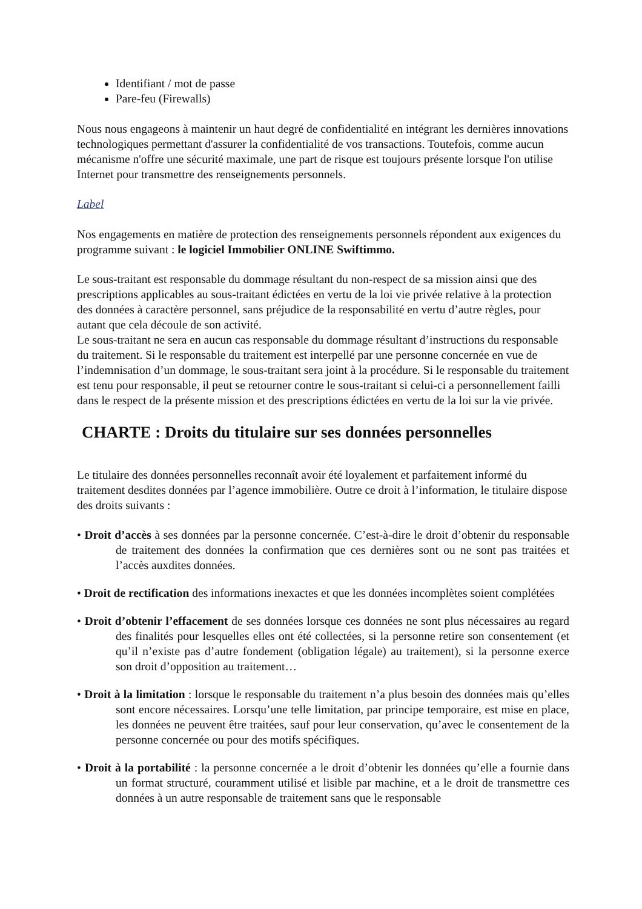Identifiant / mot de passe
Pare-feu (Firewalls)
Nous nous engageons à maintenir un haut degré de confidentialité en intégrant les dernières innovations technologiques permettant d'assurer la confidentialité de vos transactions. Toutefois, comme aucun mécanisme n'offre une sécurité maximale, une part de risque est toujours présente lorsque l'on utilise Internet pour transmettre des renseignements personnels.
Label
Nos engagements en matière de protection des renseignements personnels répondent aux exigences du programme suivant : le logiciel Immobilier ONLINE Swiftimmo.
Le sous-traitant est responsable du dommage résultant du non-respect de sa mission ainsi que des prescriptions applicables au sous-traitant édictées en vertu de la loi vie privée relative à la protection des données à caractère personnel, sans préjudice de la responsabilité en vertu d’autre règles, pour autant que cela découle de son activité.
Le sous-traitant ne sera en aucun cas responsable du dommage résultant d’instructions du responsable du traitement. Si le responsable du traitement est interpellé par une personne concernée en vue de l’indemnisation d’un dommage, le sous-traitant sera joint à la procédure. Si le responsable du traitement est tenu pour responsable, il peut se retourner contre le sous-traitant si celui-ci a personnellement failli dans le respect de la présente mission et des prescriptions édictées en vertu de la loi sur la vie privée.
CHARTE : Droits du titulaire sur ses données personnelles
Le titulaire des données personnelles reconnaît avoir été loyalement et parfaitement informé du traitement desdites données par l’agence immobilière. Outre ce droit à l’information, le titulaire dispose des droits suivants :
• Droit d’accès à ses données par la personne concernée. C’est-à-dire le droit d’obtenir du responsable de traitement des données la confirmation que ces dernières sont ou ne sont pas traitées et l’accès auxdites données.
• Droit de rectification des informations inexactes et que les données incomplètes soient complétées
• Droit d’obtenir l’effacement de ses données lorsque ces données ne sont plus nécessaires au regard des finalités pour lesquelles elles ont été collectées, si la personne retire son consentement (et qu’il n’existe pas d’autre fondement (obligation légale) au traitement), si la personne exerce son droit d’opposition au traitement…
• Droit à la limitation : lorsque le responsable du traitement n’a plus besoin des données mais qu’elles sont encore nécessaires. Lorsqu’une telle limitation, par principe temporaire, est mise en place, les données ne peuvent être traitées, sauf pour leur conservation, qu’avec le consentement de la personne concernée ou pour des motifs spécifiques.
• Droit à la portabilité : la personne concernée a le droit d’obtenir les données qu’elle a fournie dans un format structuré, couramment utilisé et lisible par machine, et a le droit de transmettre ces données à un autre responsable de traitement sans que le responsable